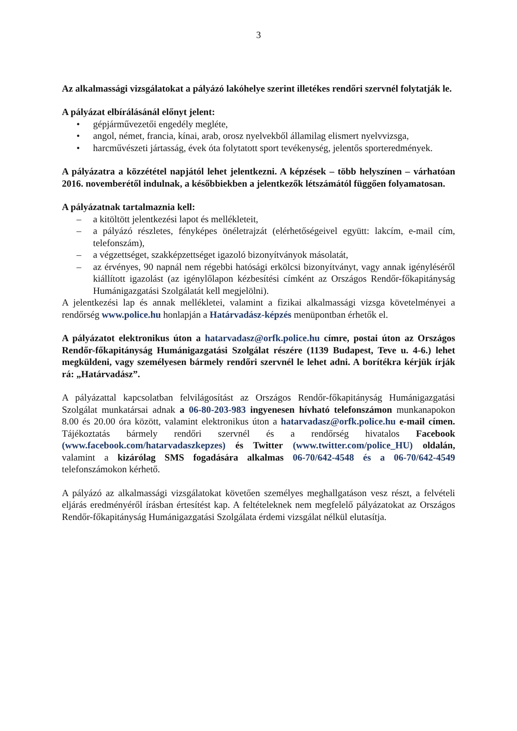3
Az alkalmassági vizsgálatokat a pályázó lakóhelye szerint illetékes rendőri szervnél folytatják le.
A pályázat elbírálásánál előnyt jelent:
• gépjárművezetői engedély megléte,
• angol, német, francia, kínai, arab, orosz nyelvekből államilag elismert nyelvvizsga,
• harcművészeti jártasság, évek óta folytatott sport tevékenység, jelentős sporteredmények.
A pályázatra a közzététel napjától lehet jelentkezni. A képzések – több helyszínen – várhatóan 2016. novemberétől indulnak, a későbbiekben a jelentkezők létszámától függően folyamatosan.
A pályázatnak tartalmaznia kell:
– a kitöltött jelentkezési lapot és mellékleteit,
– a pályázó részletes, fényképes önéletrajzát (elérhetőségeivel együtt: lakcím, e-mail cím, telefonszám),
– a végzettséget, szakképzettséget igazoló bizonyítványok másolatát,
– az érvényes, 90 napnál nem régebbi hatósági erkölcsi bizonyítványt, vagy annak igényléséről kiállított igazolást (az igénylőlapon kézbesítési címként az Országos Rendőr-főkapitányság Humánigazgatási Szolgálatát kell megjelölni).
A jelentkezési lap és annak mellékletei, valamint a fizikai alkalmassági vizsga követelményei a rendőrség www.police.hu honlapján a Határvadász-képzés menüpontban érhetők el.
A pályázatot elektronikus úton a hatarvadasz@orfk.police.hu címre, postai úton az Országos Rendőr-főkapitányság Humánigazgatási Szolgálat részére (1139 Budapest, Teve u. 4-6.) lehet megküldeni, vagy személyesen bármely rendőri szervnél le lehet adni. A borítékra kérjük írják rá: „Határvadász”.
A pályázattal kapcsolatban felvilágosítást az Országos Rendőr-főkapitányság Humánigazgatási Szolgálat munkatársai adnak a 06-80-203-983 ingyenesen hívható telefonszámon munkanapokon 8.00 és 20.00 óra között, valamint elektronikus úton a hatarvadasz@orfk.police.hu e-mail címen. Tájékoztatás bármely rendőri szervnél és a rendőrség hivatalos Facebook (www.facebook.com/hatarvadaszkepzes) és Twitter (www.twitter.com/police_HU) oldalán, valamint a kizárólag SMS fogadására alkalmas 06-70/642-4548 és a 06-70/642-4549 telefonszámokon kérhető.
A pályázó az alkalmassági vizsgálatokat követően személyes meghallgatáson vesz részt, a felvételi eljárás eredményéről írásban értesítést kap. A feltételeknek nem megfelelő pályázatokat az Országos Rendőr-főkapitányság Humánigazgatási Szolgálata érdemi vizsgálat nélkül elutasítja.